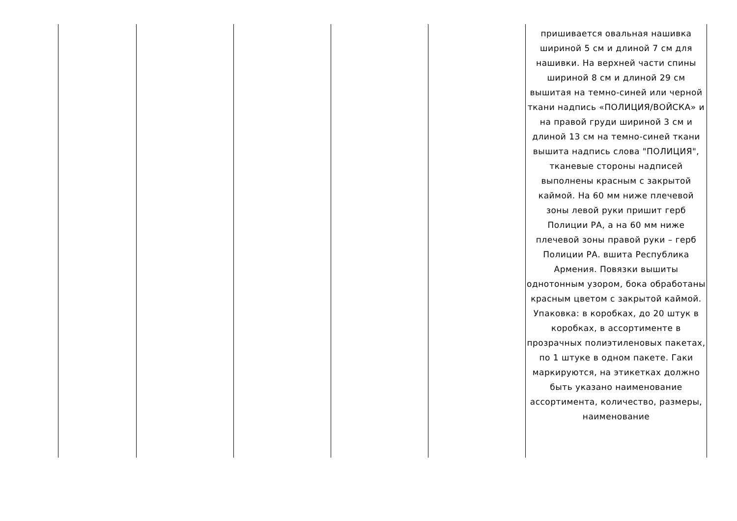| | | | | | пришивается овальная нашивка шириной 5 см и длиной 7 см для нашивки. На верхней части спины шириной 8 см и длиной 29 см вышитая на темно-синей или черной ткани надпись «ПОЛИЦИЯ/ВОЙСКА» и на правой груди шириной 3 см и длиной 13 см на темно-синей ткани вышита надпись слова "ПОЛИЦИЯ", тканевые стороны надписей выполнены красным с закрытой каймой. На 60 мм ниже плечевой зоны левой руки пришит герб Полиции РА, а на 60 мм ниже плечевой зоны правой руки – герб Полиции РА. вшита Республика Армения. Повязки вышиты однотонным узором, бока обработаны красным цветом с закрытой каймой. Упаковка: в коробках, до 20 штук в коробках, в ассортименте в прозрачных полиэтиленовых пакетах, по 1 штуке в одном пакете. Гаки маркируются, на этикетках должно быть указано наименование ассортимента, количество, размеры, наименование |